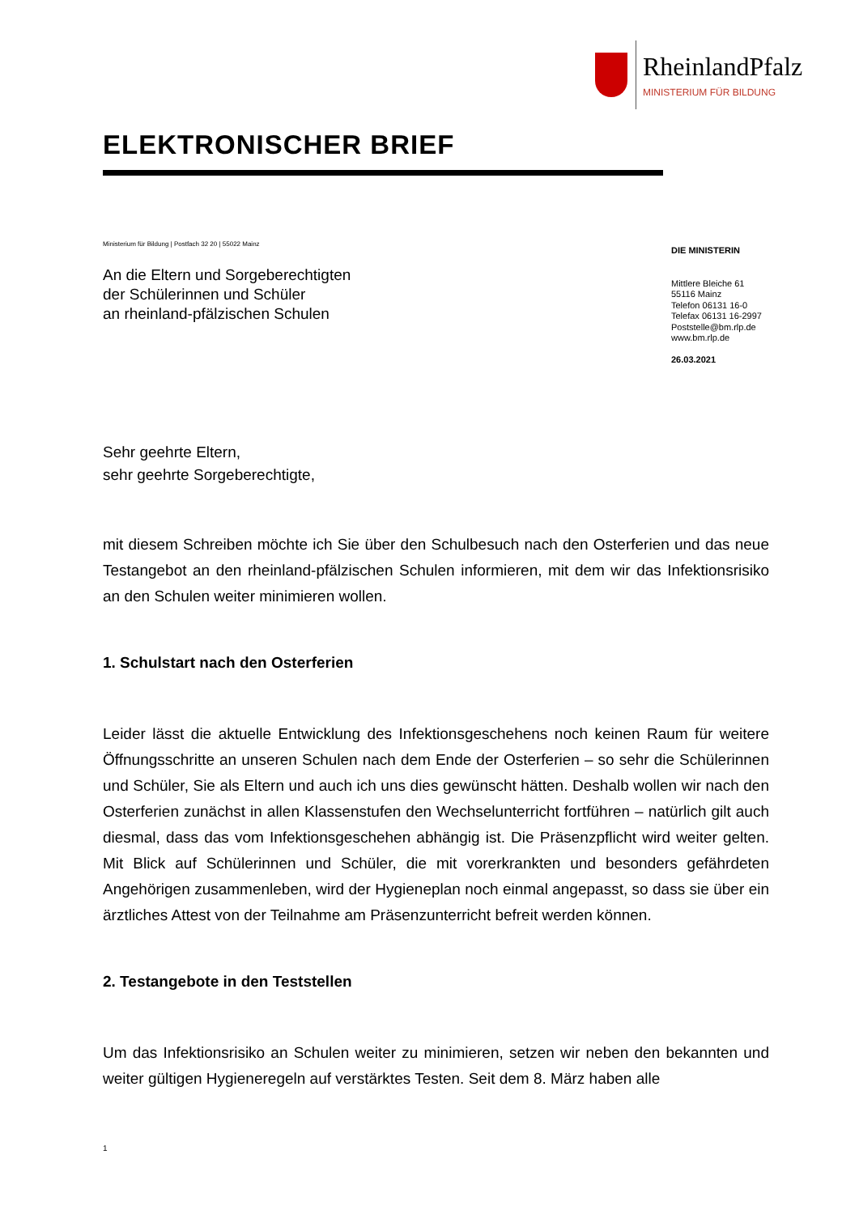RheinlandPfalz
MINISTERIUM FÜR BILDUNG
ELEKTRONISCHER BRIEF
Ministerium für Bildung | Postfach 32 20 | 55022 Mainz
An die Eltern und Sorgeberechtigten
der Schülerinnen und Schüler
an rheinland-pfälzischen Schulen
DIE MINISTERIN
Mittlere Bleiche 61
55116 Mainz
Telefon 06131 16-0
Telefax 06131 16-2997
Poststelle@bm.rlp.de
www.bm.rlp.de
26.03.2021
Sehr geehrte Eltern,
sehr geehrte Sorgeberechtigte,
mit diesem Schreiben möchte ich Sie über den Schulbesuch nach den Osterferien und das neue Testangebot an den rheinland-pfälzischen Schulen informieren, mit dem wir das Infektionsrisiko an den Schulen weiter minimieren wollen.
1. Schulstart nach den Osterferien
Leider lässt die aktuelle Entwicklung des Infektionsgeschehens noch keinen Raum für weitere Öffnungsschritte an unseren Schulen nach dem Ende der Osterferien – so sehr die Schülerinnen und Schüler, Sie als Eltern und auch ich uns dies gewünscht hätten. Deshalb wollen wir nach den Osterferien zunächst in allen Klassenstufen den Wechselunterricht fortführen – natürlich gilt auch diesmal, dass das vom Infektionsgeschehen abhängig ist. Die Präsenzpflicht wird weiter gelten. Mit Blick auf Schülerinnen und Schüler, die mit vorerkrankten und besonders gefährdeten Angehörigen zusammenleben, wird der Hygieneplan noch einmal angepasst, so dass sie über ein ärztliches Attest von der Teilnahme am Präsenzunterricht befreit werden können.
2. Testangebote in den Teststellen
Um das Infektionsrisiko an Schulen weiter zu minimieren, setzen wir neben den bekannten und weiter gültigen Hygieneregeln auf verstärktes Testen. Seit dem 8. März haben alle
1